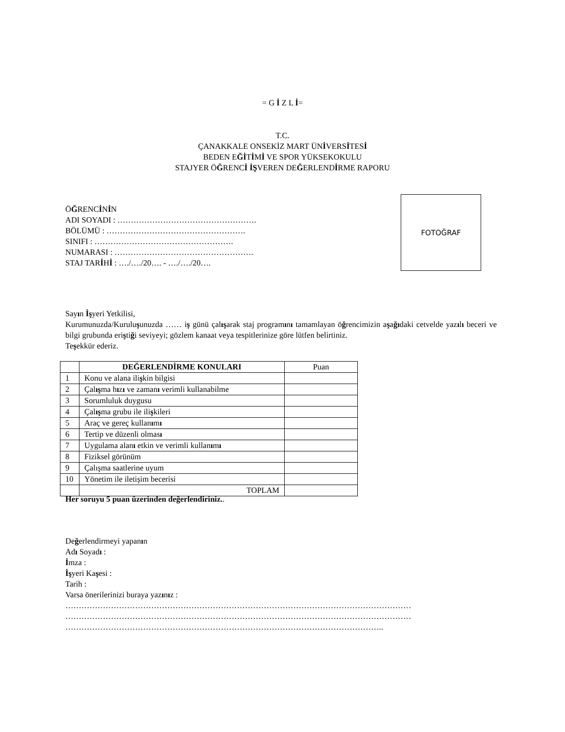= G İ Z L İ=
T.C.
ÇANAKKALE ONSEKİZ MART ÜNİVERSİTESİ
BEDEN EĞİTİMİ VE SPOR YÜKSEKOKULU
STAJYER ÖĞRENCİ İŞVEREN DEĞERLENDİRME RAPORU
ÖĞRENCİNİN
ADI SOYADI : …………………………………………….
BÖLÜMÜ : …………………………………………….
SINIFI : …………………………………………….
NUMARASI : …………………………………………….
STAJ TARİHİ : …./…./20…. - …./…./20….
FOTOĞRAF
Sayın İşyeri Yetkilisi,
Kurumunuzda/Kuruluşunuzda …… iş günü çalışarak staj programını tamamlayan öğrencimizin aşağıdaki cetvelde yazılı beceri ve bilgi grubunda eriştiği seviyeyi; gözlem kanaat veya tespitlerinize göre lütfen belirtiniz.
Teşekkür ederiz.
| | DEĞERLENDİRME KONULARI | Puan |
| 1 | Konu ve alana ili ş kin bilgisi | |
| 2 | Çal ış ma h ı z ı ve zaman ı verimli kullanabilme | |
| 3 | Sorumluluk duygusu | |
| 4 | Çal ış ma grubu ile ili ş kileri | |
| 5 | Araç ve gereç kullan ı m ı | |
| 6 | Tertip ve düzenli olmas ı | |
| 7 | Uygulama alan ı etkin ve verimli kullan ı m ı | |
| 8 | Fiziksel görünüm | |
| 9 | Çalışma saatlerine uyum | |
| 10 | Yönetim ile iletişim becerisi | |
| | TOPLAM | |
Her soruyu 5 puan üzerinden değerlendiriniz..
Değerlendirmeyi yapanın
Adı Soyadı :
İmza :
İşyeri Kaşesi :
Tarih :
Varsa önerilerinizi buraya yazınız :
…………………………………………………………………………………………………………………
…………………………………………………………………………………………………………………
………………………………………………………………………………………………………..